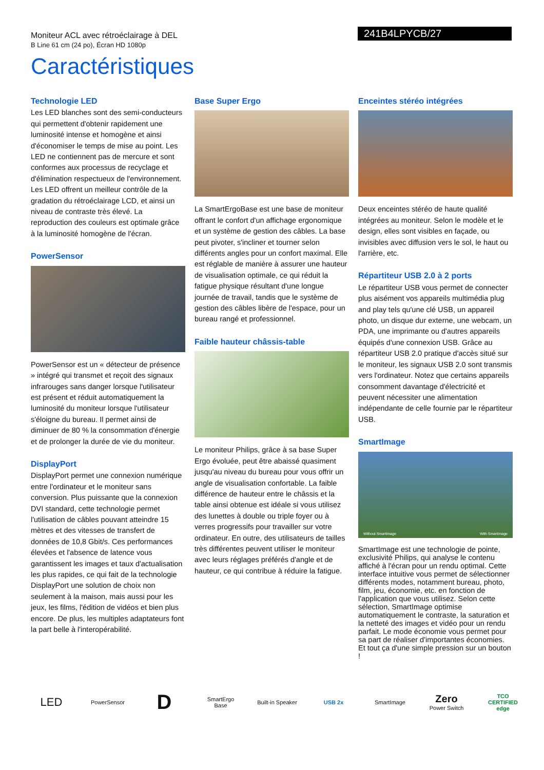Moniteur ACL avec rétroéclairage à DEL
B Line 61 cm (24 po), Écran HD 1080p
241B4LPYCB/27
Caractéristiques
Technologie LED
Les LED blanches sont des semi-conducteurs qui permettent d'obtenir rapidement une luminosité intense et homogène et ainsi d'économiser le temps de mise au point. Les LED ne contiennent pas de mercure et sont conformes aux processus de recyclage et d'élimination respectueux de l'environnement. Les LED offrent un meilleur contrôle de la gradation du rétroéclairage LCD, et ainsi un niveau de contraste très élevé. La reproduction des couleurs est optimale grâce à la luminosité homogène de l'écran.
PowerSensor
PowerSensor est un « détecteur de présence » intégré qui transmet et reçoit des signaux infrarouges sans danger lorsque l'utilisateur est présent et réduit automatiquement la luminosité du moniteur lorsque l'utilisateur s'éloigne du bureau. Il permet ainsi de diminuer de 80 % la consommation d'énergie et de prolonger la durée de vie du moniteur.
DisplayPort
DisplayPort permet une connexion numérique entre l'ordinateur et le moniteur sans conversion. Plus puissante que la connexion DVI standard, cette technologie permet l'utilisation de câbles pouvant atteindre 15 mètres et des vitesses de transfert de données de 10,8 Gbit/s. Ces performances élevées et l'absence de latence vous garantissent les images et taux d'actualisation les plus rapides, ce qui fait de la technologie DisplayPort une solution de choix non seulement à la maison, mais aussi pour les jeux, les films, l'édition de vidéos et bien plus encore. De plus, les multiples adaptateurs font la part belle à l'interopérabilité.
Base Super Ergo
La SmartErgoBase est une base de moniteur offrant le confort d'un affichage ergonomique et un système de gestion des câbles. La base peut pivoter, s'incliner et tourner selon différents angles pour un confort maximal. Elle est réglable de manière à assurer une hauteur de visualisation optimale, ce qui réduit la fatigue physique résultant d'une longue journée de travail, tandis que le système de gestion des câbles libère de l'espace, pour un bureau rangé et professionnel.
Faible hauteur châssis-table
Le moniteur Philips, grâce à sa base Super Ergo évoluée, peut être abaissé quasiment jusqu'au niveau du bureau pour vous offrir un angle de visualisation confortable. La faible différence de hauteur entre le châssis et la table ainsi obtenue est idéale si vous utilisez des lunettes à double ou triple foyer ou à verres progressifs pour travailler sur votre ordinateur. En outre, des utilisateurs de tailles très différentes peuvent utiliser le moniteur avec leurs réglages préférés d'angle et de hauteur, ce qui contribue à réduire la fatigue.
Enceintes stéréo intégrées
Deux enceintes stéréo de haute qualité intégrées au moniteur. Selon le modèle et le design, elles sont visibles en façade, ou invisibles avec diffusion vers le sol, le haut ou l'arrière, etc.
Répartiteur USB 2.0 à 2 ports
Le répartiteur USB vous permet de connecter plus aisément vos appareils multimédia plug and play tels qu'une clé USB, un appareil photo, un disque dur externe, une webcam, un PDA, une imprimante ou d'autres appareils équipés d'une connexion USB. Grâce au répartiteur USB 2.0 pratique d'accès situé sur le moniteur, les signaux USB 2.0 sont transmis vers l'ordinateur. Notez que certains appareils consomment davantage d'électricité et peuvent nécessiter une alimentation indépendante de celle fournie par le répartiteur USB.
SmartImage
Without SmartImage With SmartImage
SmartImage est une technologie de pointe, exclusivité Philips, qui analyse le contenu affiché à l'écran pour un rendu optimal. Cette interface intuitive vous permet de sélectionner différents modes, notamment bureau, photo, film, jeu, économie, etc. en fonction de l'application que vous utilisez. Selon cette sélection, SmartImage optimise automatiquement le contraste, la saturation et la netteté des images et vidéo pour un rendu parfait. Le mode économie vous permet pour sa part de réaliser d'importantes économies. Et tout ça d'une simple pression sur un bouton !
LED
PowerSensor
D
SmartErgo Base
Built-in Speaker
USB 2x SmartImage
Zero
Power Switch
TCO CERTIFIED edge